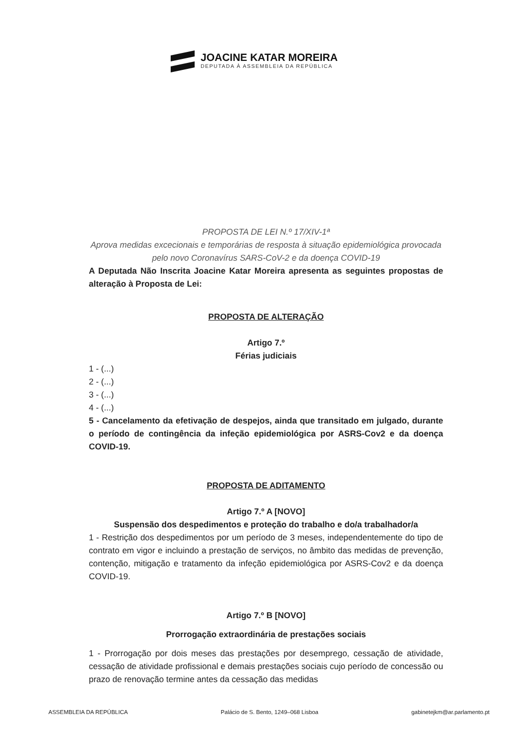JOACINE KATAR MOREIRA
DEPUTADA À ASSEMBLEIA DA REPÚBLICA
PROPOSTA DE LEI N.º 17/XIV-1ª
Aprova medidas excecionais e temporárias de resposta à situação epidemiológica provocada pelo novo Coronavírus SARS-CoV-2 e da doença COVID-19
A Deputada Não Inscrita Joacine Katar Moreira apresenta as seguintes propostas de alteração à Proposta de Lei:
PROPOSTA DE ALTERAÇÃO
Artigo 7.º
Férias judiciais
1 - (...)
2 - (...)
3 - (...)
4 - (...)
5 - Cancelamento da efetivação de despejos, ainda que transitado em julgado, durante o período de contingência da infeção epidemiológica por ASRS-Cov2 e da doença COVID-19.
PROPOSTA DE ADITAMENTO
Artigo 7.º A [NOVO]
Suspensão dos despedimentos e proteção do trabalho e do/a trabalhador/a
1 - Restrição dos despedimentos por um período de 3 meses, independentemente do tipo de contrato em vigor e incluindo a prestação de serviços, no âmbito das medidas de prevenção, contenção, mitigação e tratamento da infeção epidemiológica por ASRS-Cov2 e da doença COVID-19.
Artigo 7.º B [NOVO]
Prorrogação extraordinária de prestações sociais
1 - Prorrogação por dois meses das prestações por desemprego, cessação de atividade, cessação de atividade profissional e demais prestações sociais cujo período de concessão ou prazo de renovação termine antes da cessação das medidas
ASSEMBLEIA DA REPÚBLICA Palácio de S. Bento, 1249–068 Lisboa gabinetejkm@ar.parlamento.pt